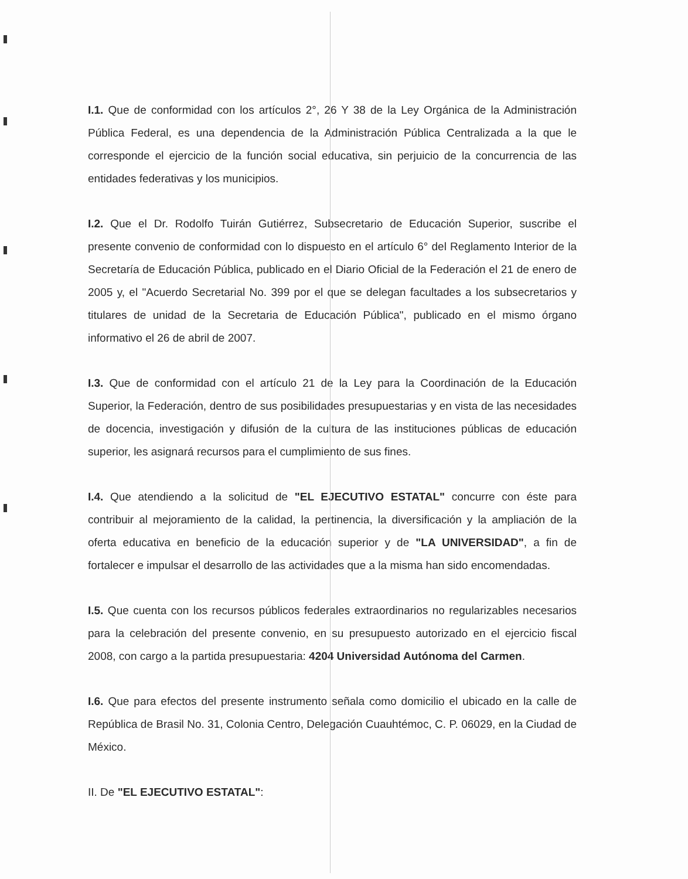I.1. Que de conformidad con los artículos 2°, 26 Y 38 de la Ley Orgánica de la Administración Pública Federal, es una dependencia de la Administración Pública Centralizada a la que le corresponde el ejercicio de la función social educativa, sin perjuicio de la concurrencia de las entidades federativas y los municipios.
I.2. Que el Dr. Rodolfo Tuirán Gutiérrez, Subsecretario de Educación Superior, suscribe el presente convenio de conformidad con lo dispuesto en el artículo 6° del Reglamento Interior de la Secretaría de Educación Pública, publicado en el Diario Oficial de la Federación el 21 de enero de 2005 y, el "Acuerdo Secretarial No. 399 por el que se delegan facultades a los subsecretarios y titulares de unidad de la Secretaria de Educación Pública", publicado en el mismo órgano informativo el 26 de abril de 2007.
I.3. Que de conformidad con el artículo 21 de la Ley para la Coordinación de la Educación Superior, la Federación, dentro de sus posibilidades presupuestarias y en vista de las necesidades de docencia, investigación y difusión de la cultura de las instituciones públicas de educación superior, les asignará recursos para el cumplimiento de sus fines.
I.4. Que atendiendo a la solicitud de "EL EJECUTIVO ESTATAL" concurre con éste para contribuir al mejoramiento de la calidad, la pertinencia, la diversificación y la ampliación de la oferta educativa en beneficio de la educación superior y de "LA UNIVERSIDAD", a fin de fortalecer e impulsar el desarrollo de las actividades que a la misma han sido encomendadas.
I.5. Que cuenta con los recursos públicos federales extraordinarios no regularizables necesarios para la celebración del presente convenio, en su presupuesto autorizado en el ejercicio fiscal 2008, con cargo a la partida presupuestaria: 4204 Universidad Autónoma del Carmen.
I.6. Que para efectos del presente instrumento señala como domicilio el ubicado en la calle de República de Brasil No. 31, Colonia Centro, Delegación Cuauhtémoc, C. P. 06029, en la Ciudad de México.
II. De "EL EJECUTIVO ESTATAL":